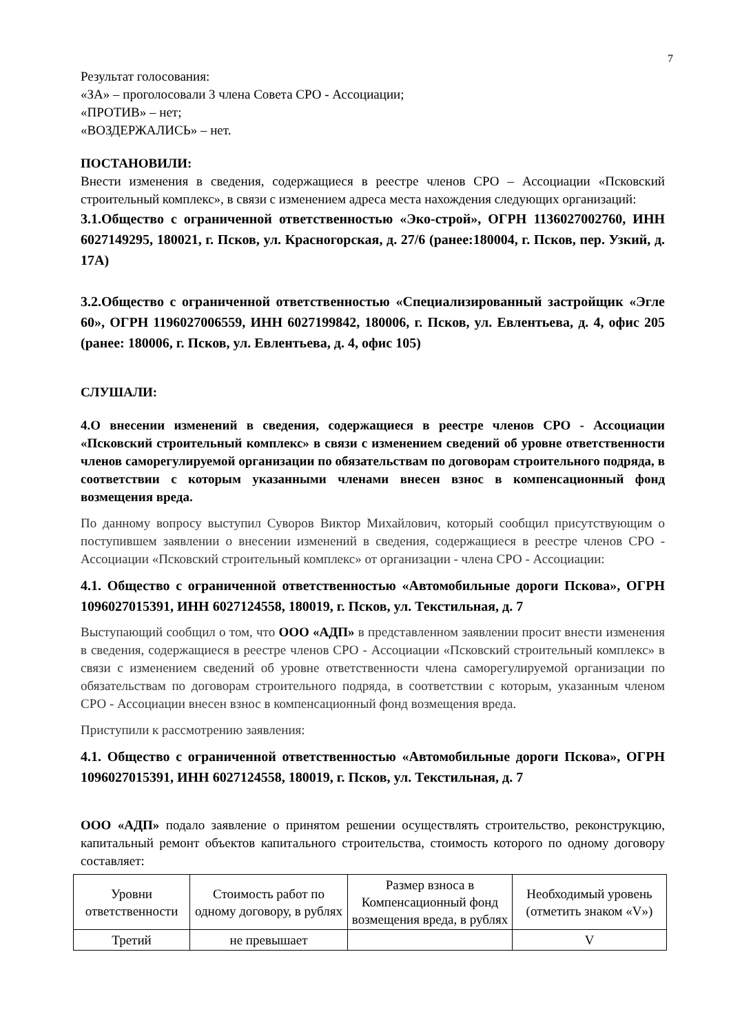7
Результат голосования:
«ЗА» – проголосовали 3 члена Совета СРО - Ассоциации;
«ПРОТИВ» – нет;
«ВОЗДЕРЖАЛИСЬ» – нет.
ПОСТАНОВИЛИ:
Внести изменения в сведения, содержащиеся в реестре членов СРО – Ассоциации «Псковский строительный комплекс», в связи с изменением адреса места нахождения следующих организаций:
3.1.Общество с ограниченной ответственностью «Эко-строй», ОГРН 1136027002760, ИНН 6027149295, 180021, г. Псков, ул. Красногорская, д. 27/6 (ранее:180004, г. Псков, пер. Узкий, д. 17А)
3.2.Общество с ограниченной ответственностью «Специализированный застройщик «Эгле 60», ОГРН 1196027006559, ИНН 6027199842, 180006, г. Псков, ул. Евлентьева, д. 4, офис 205 (ранее: 180006, г. Псков, ул. Евлентьева, д. 4, офис 105)
СЛУШАЛИ:
4.О внесении изменений в сведения, содержащиеся в реестре членов СРО - Ассоциации «Псковский строительный комплекс» в связи с изменением сведений об уровне ответственности членов саморегулируемой организации по обязательствам по договорам строительного подряда, в соответствии с которым указанными членами внесен взнос в компенсационный фонд возмещения вреда.
По данному вопросу выступил Суворов Виктор Михайлович, который сообщил присутствующим о поступившем заявлении о внесении изменений в сведения, содержащиеся в реестре членов СРО - Ассоциации «Псковский строительный комплекс» от организации - члена СРО - Ассоциации:
4.1. Общество с ограниченной ответственностью «Автомобильные дороги Пскова», ОГРН 1096027015391, ИНН 6027124558, 180019, г. Псков, ул. Текстильная, д. 7
Выступающий сообщил о том, что ООО «АДП» в представленном заявлении просит внести изменения в сведения, содержащиеся в реестре членов СРО - Ассоциации «Псковский строительный комплекс» в связи с изменением сведений об уровне ответственности члена саморегулируемой организации по обязательствам по договорам строительного подряда, в соответствии с которым, указанным членом СРО - Ассоциации внесен взнос в компенсационный фонд возмещения вреда.
Приступили к рассмотрению заявления:
4.1. Общество с ограниченной ответственностью «Автомобильные дороги Пскова», ОГРН 1096027015391, ИНН 6027124558, 180019, г. Псков, ул. Текстильная, д. 7
ООО «АДП» подало заявление о принятом решении осуществлять строительство, реконструкцию, капитальный ремонт объектов капитального строительства, стоимость которого по одному договору составляет:
| Уровни ответственности | Стоимость работ по одному договору, в рублях | Размер взноса в Компенсационный фонд возмещения вреда, в рублях | Необходимый уровень (отметить знаком «V») |
| Третий | не превышает | | V |